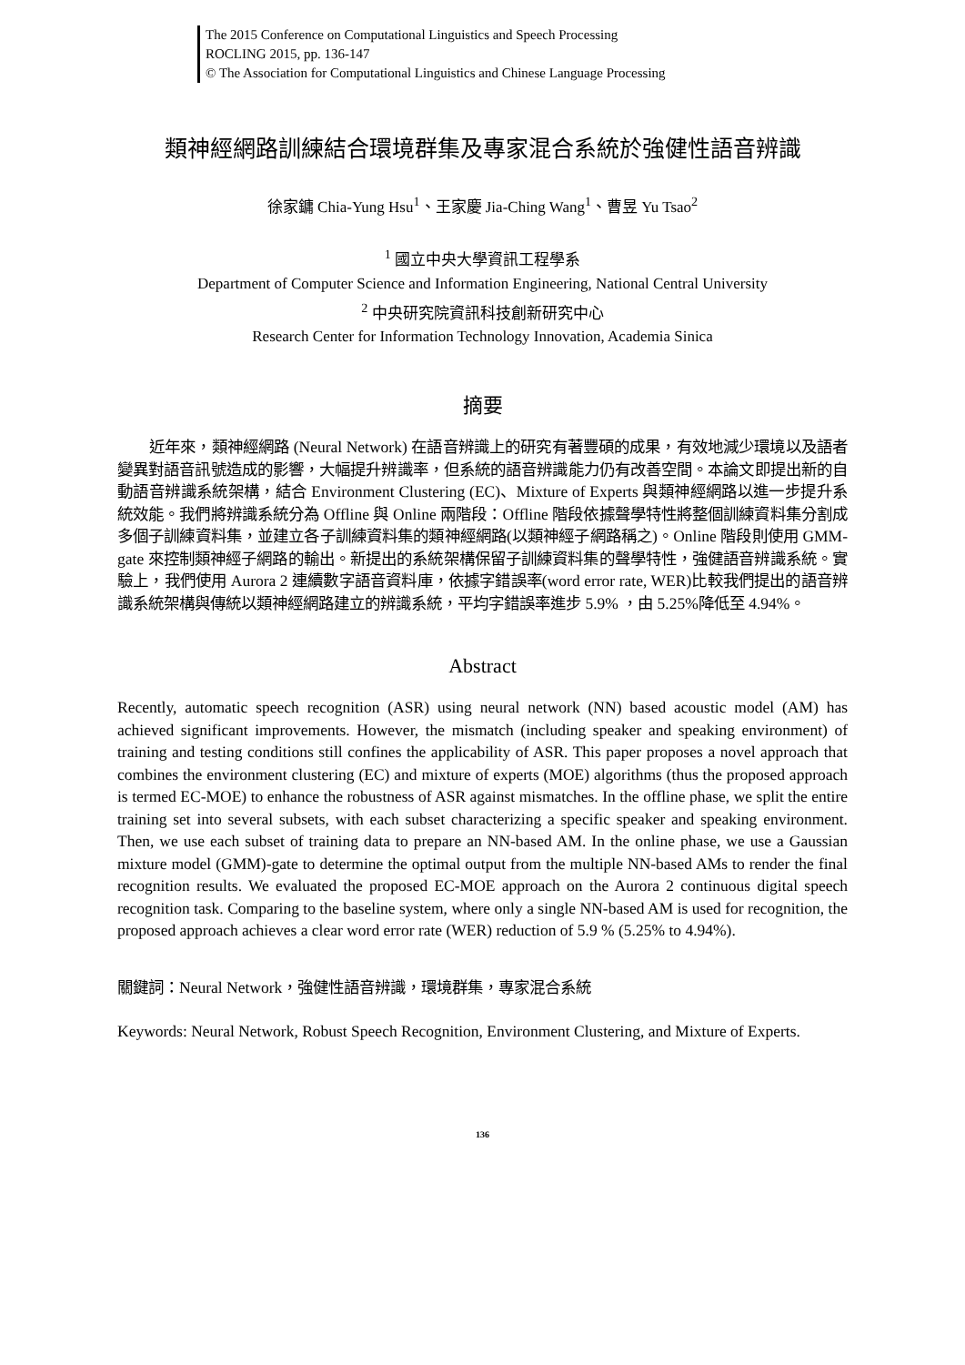The 2015 Conference on Computational Linguistics and Speech Processing
ROCLING 2015, pp. 136-147
© The Association for Computational Linguistics and Chinese Language Processing
類神經網路訓練結合環境群集及專家混合系統於強健性語音辨識
徐家鏞 Chia-Yung Hsu<sup>1</sup>、王家慶 Jia-Ching Wang<sup>1</sup>、曹昱 Yu Tsao<sup>2</sup>
<sup>1</sup> 國立中央大學資訊工程學系
Department of Computer Science and Information Engineering, National Central University
<sup>2</sup> 中央研究院資訊科技創新研究中心
Research Center for Information Technology Innovation, Academia Sinica
摘要
近年來，類神經網路 (Neural Network) 在語音辨識上的研究有著豐碩的成果，有效地減少環境以及語者變異對語音訊號造成的影響，大幅提升辨識率，但系統的語音辨識能力仍有改善空間。本論文即提出新的自動語音辨識系統架構，結合 Environment Clustering (EC)、Mixture of Experts 與類神經網路以進一步提升系統效能。我們將辨識系統分為 Offline 與 Online 兩階段：Offline 階段依據聲學特性將整個訓練資料集分割成多個子訓練資料集，並建立各子訓練資料集的類神經網路(以類神經子網路稱之)。Online 階段則使用 GMM-gate 來控制類神經子網路的輸出。新提出的系統架構保留子訓練資料集的聲學特性，強健語音辨識系統。實驗上，我們使用 Aurora 2 連續數字語音資料庫，依據字錯誤率(word error rate, WER)比較我們提出的語音辨識系統架構與傳統以類神經網路建立的辨識系統，平均字錯誤率進步 5.9% ，由 5.25%降低至 4.94%。
Abstract
Recently, automatic speech recognition (ASR) using neural network (NN) based acoustic model (AM) has achieved significant improvements. However, the mismatch (including speaker and speaking environment) of training and testing conditions still confines the applicability of ASR. This paper proposes a novel approach that combines the environment clustering (EC) and mixture of experts (MOE) algorithms (thus the proposed approach is termed EC-MOE) to enhance the robustness of ASR against mismatches. In the offline phase, we split the entire training set into several subsets, with each subset characterizing a specific speaker and speaking environment. Then, we use each subset of training data to prepare an NN-based AM. In the online phase, we use a Gaussian mixture model (GMM)-gate to determine the optimal output from the multiple NN-based AMs to render the final recognition results. We evaluated the proposed EC-MOE approach on the Aurora 2 continuous digital speech recognition task. Comparing to the baseline system, where only a single NN-based AM is used for recognition, the proposed approach achieves a clear word error rate (WER) reduction of 5.9 % (5.25% to 4.94%).
關鍵詞：Neural Network，強健性語音辨識，環境群集，專家混合系統
Keywords: Neural Network, Robust Speech Recognition, Environment Clustering, and Mixture of Experts.
136